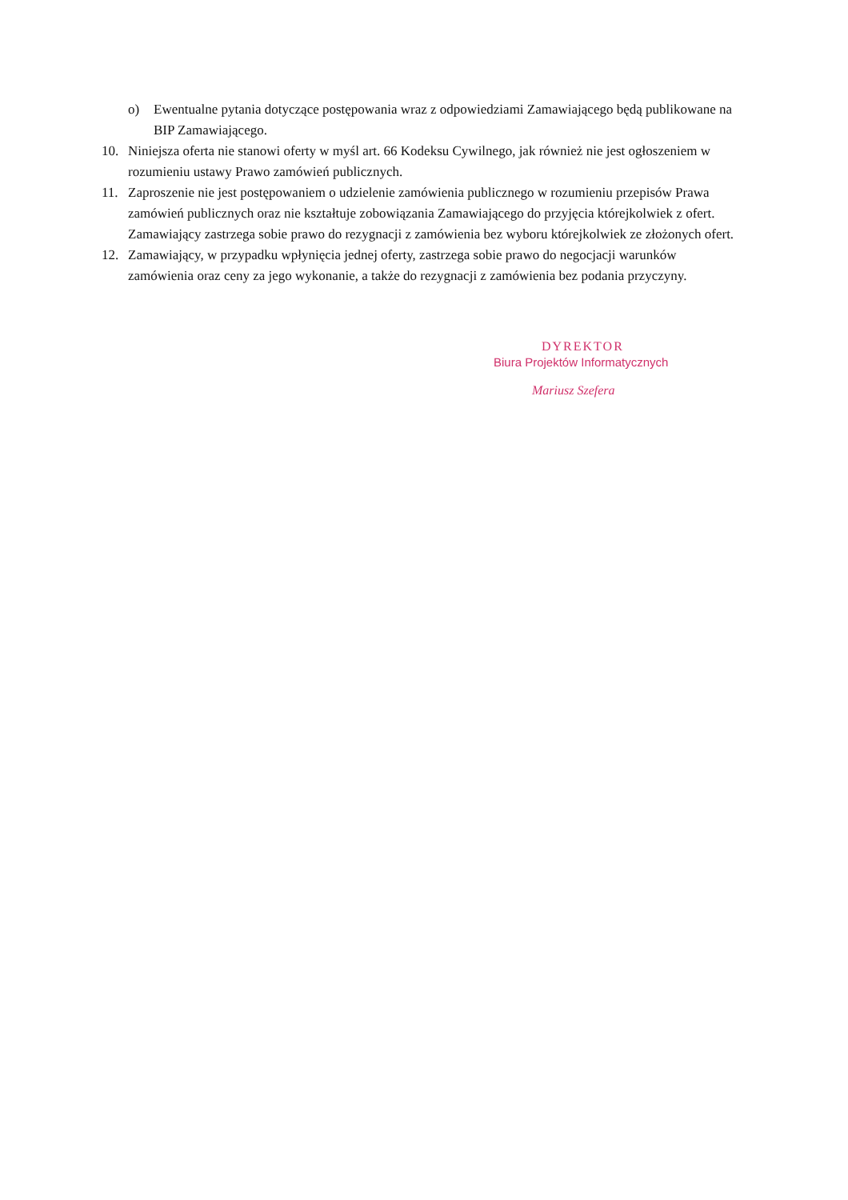o) Ewentualne pytania dotyczące postępowania wraz z odpowiedziami Zamawiającego będą publikowane na BIP Zamawiającego.
10. Niniejsza oferta nie stanowi oferty w myśl art. 66 Kodeksu Cywilnego, jak również nie jest ogłoszeniem w rozumieniu ustawy Prawo zamówień publicznych.
11. Zaproszenie nie jest postępowaniem o udzielenie zamówienia publicznego w rozumieniu przepisów Prawa zamówień publicznych oraz nie kształtuje zobowiązania Zamawiającego do przyjęcia którejkolwiek z ofert. Zamawiający zastrzega sobie prawo do rezygnacji z zamówienia bez wyboru którejkolwiek ze złożonych ofert.
12. Zamawiający, w przypadku wpłynięcia jednej oferty, zastrzega sobie prawo do negocjacji warunków zamówienia oraz ceny za jego wykonanie, a także do rezygnacji z zamówienia bez podania przyczyny.
DYREKTOR
Biura Projektów Informatycznych
Mariusz Szefera